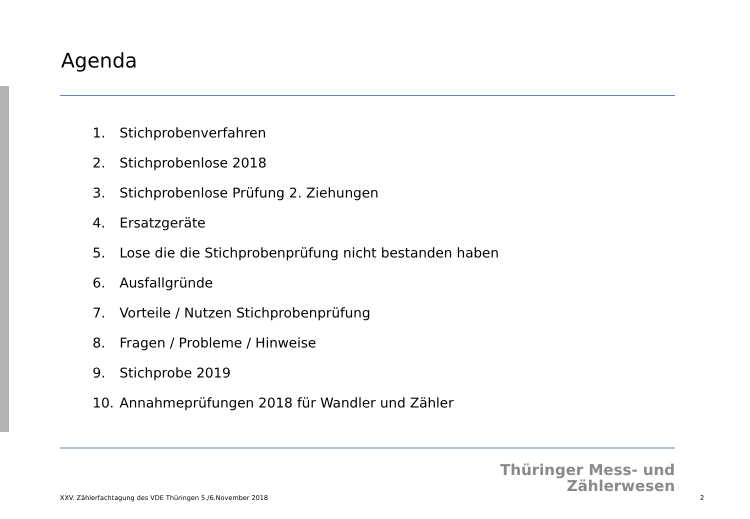Agenda
1. Stichprobenverfahren
2. Stichprobenlose 2018
3. Stichprobenlose Prüfung 2. Ziehungen
4. Ersatzgeräte
5. Lose die die Stichprobenprüfung nicht bestanden haben
6. Ausfallgründe
7. Vorteile / Nutzen Stichprobenprüfung
8. Fragen / Probleme / Hinweise
9. Stichprobe 2019
10. Annahmeprüfungen 2018 für Wandler und Zähler
Thüringer Mess- und
Zählerwesen
XXV. Zählerfachtagung des VDE Thüringen 5./6.November 2018
2